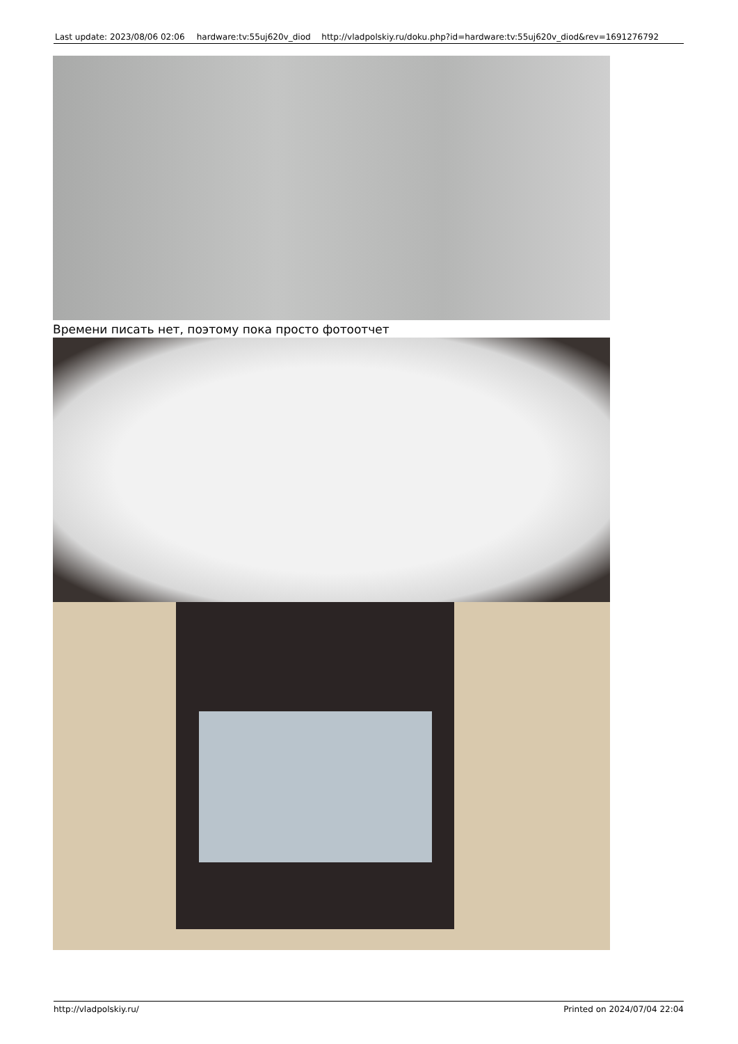| Last update: 2023/08/06 02:06 | hardware:tv:55uj620v_diod | http://vladpolskiy.ru/doku.php?id=hardware:tv:55uj620v_diod&rev=1691276792 |
Времени писать нет, поэтому пока просто фотоотчет
http://vladpolskiy.ru/ Printed on 2024/07/04 22:04